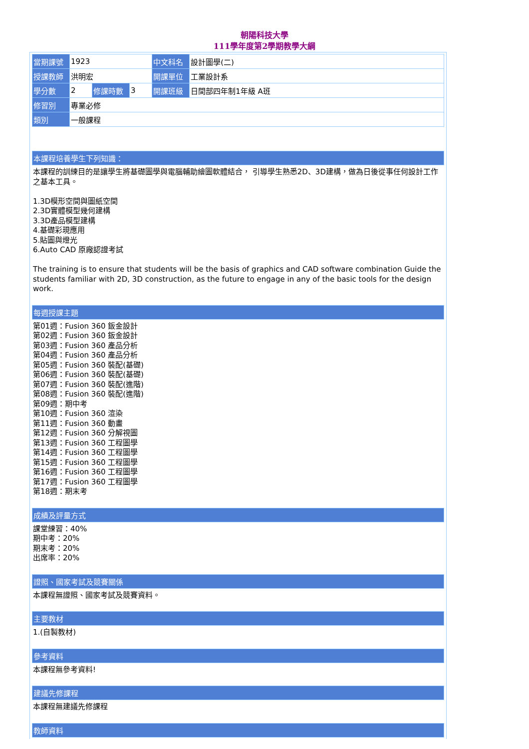朝陽科技大學
111學年度第2學期教學大綱
| 當期課號 | 1923 | | | 中文科名 | 設計圖學(二) |
| 授課教師 | 洪明宏 | | | 開課單位 | 工業設計系 |
| 學分數 | 2 | 修課時數 | 3 | 開課班級 | 日間部四年制1年級 A班 |
| 修習別 | 專業必修 | | | | |
| 類別 | 一般課程 | | | | |
本課程培養學生下列知識：
本課程的訓練目的是讓學生將基礎圖學與電腦輔助繪圖軟體結合， 引導學生熟悉2D、3D建構，做為日後從事任何設計工作之基本工具。
1.3D模形空間與圖紙空間
2.3D實體模型幾何建構
3.3D產品模型建構
4.基礎彩現應用
5.貼圖與燈光
6.Auto CAD 原廠認證考試
The training is to ensure that students will be the basis of graphics and CAD software combination Guide the students familiar with 2D, 3D construction, as the future to engage in any of the basic tools for the design work.
每週授課主題
第01週：Fusion 360 鈑金設計
第02週：Fusion 360 鈑金設計
第03週：Fusion 360 產品分析
第04週：Fusion 360 產品分析
第05週：Fusion 360 裝配(基礎)
第06週：Fusion 360 裝配(基礎)
第07週：Fusion 360 裝配(進階)
第08週：Fusion 360 裝配(進階)
第09週：期中考
第10週：Fusion 360 渲染
第11週：Fusion 360 動畫
第12週：Fusion 360 分解視圖
第13週：Fusion 360 工程圖學
第14週：Fusion 360 工程圖學
第15週：Fusion 360 工程圖學
第16週：Fusion 360 工程圖學
第17週：Fusion 360 工程圖學
第18週：期末考
成績及評量方式
課堂練習：40%
期中考：20%
期末考：20%
出席率：20%
證照、國家考試及競賽關係
本課程無證照、國家考試及競賽資料。
主要教材
1.(自製教材)
參考資料
本課程無參考資料!
建議先修課程
本課程無建議先修課程
教師資料